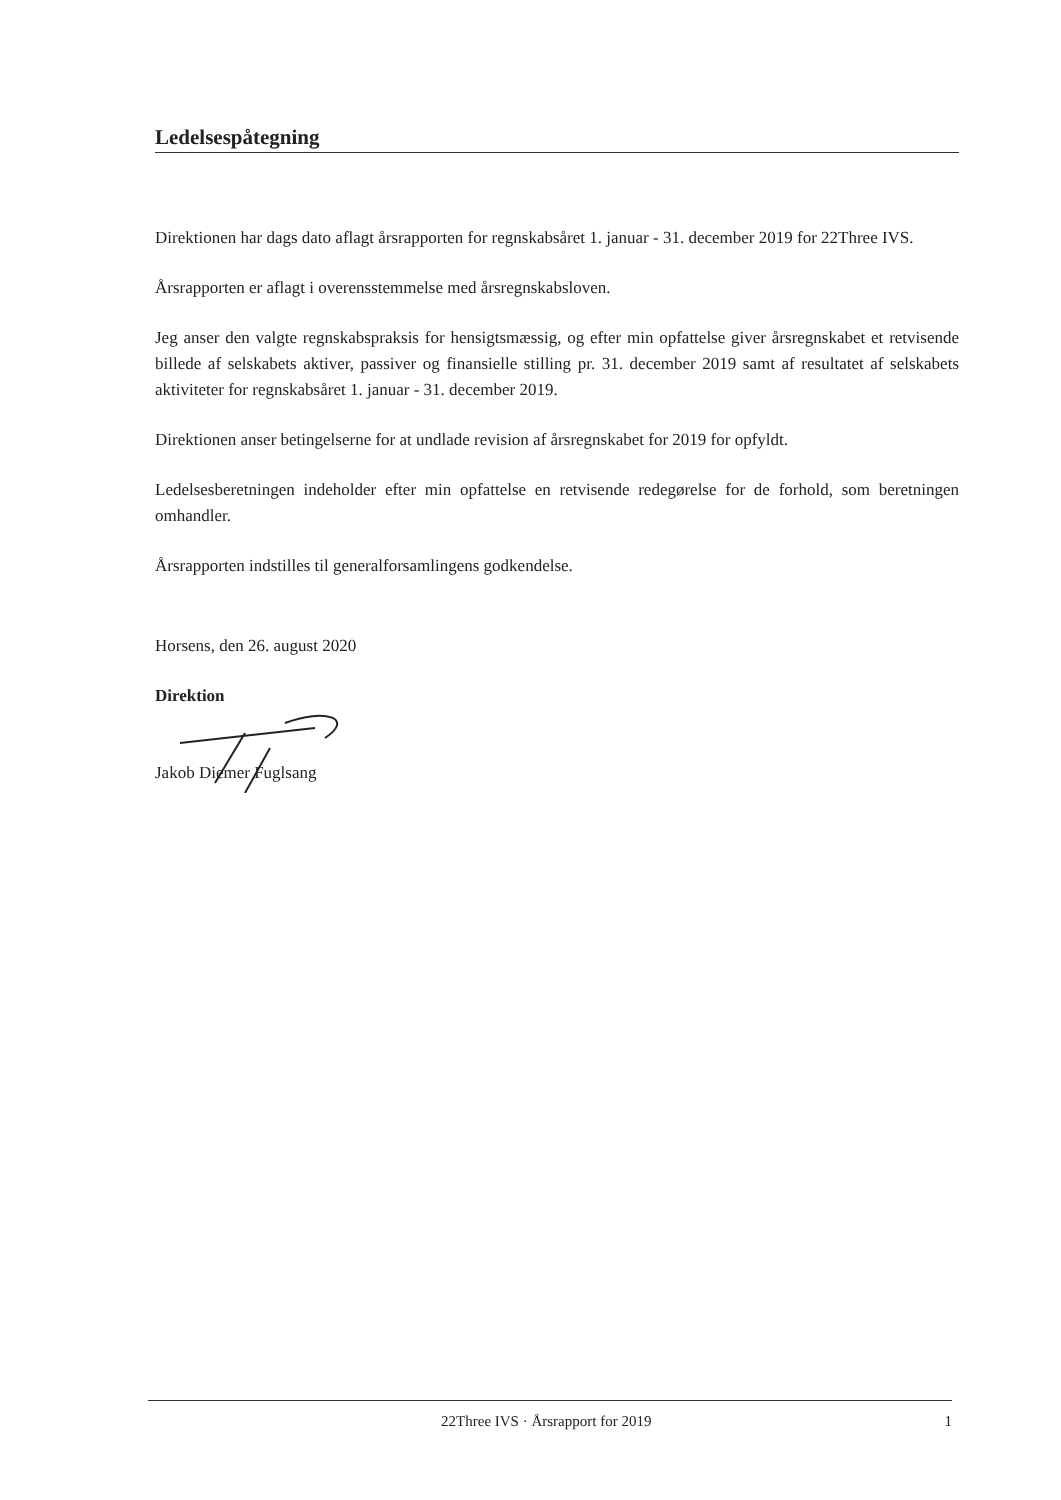Ledelsespåtegning
Direktionen har dags dato aflagt årsrapporten for regnskabsåret 1. januar - 31. december 2019 for 22Three IVS.
Årsrapporten er aflagt i overensstemmelse med årsregnskabsloven.
Jeg anser den valgte regnskabspraksis for hensigtsmæssig, og efter min opfattelse giver årsregnskabet et retvisende billede af selskabets aktiver, passiver og finansielle stilling pr. 31. december 2019 samt af resultatet af selskabets aktiviteter for regnskabsåret 1. januar - 31. december 2019.
Direktionen anser betingelserne for at undlade revision af årsregnskabet for 2019 for opfyldt.
Ledelsesberetningen indeholder efter min opfattelse en retvisende redegørelse for de forhold, som beretningen omhandler.
Årsrapporten indstilles til generalforsamlingens godkendelse.
Horsens, den 26. august 2020
Direktion
Jakob Diemer Fuglsang
22Three IVS · Årsrapport for 2019 1